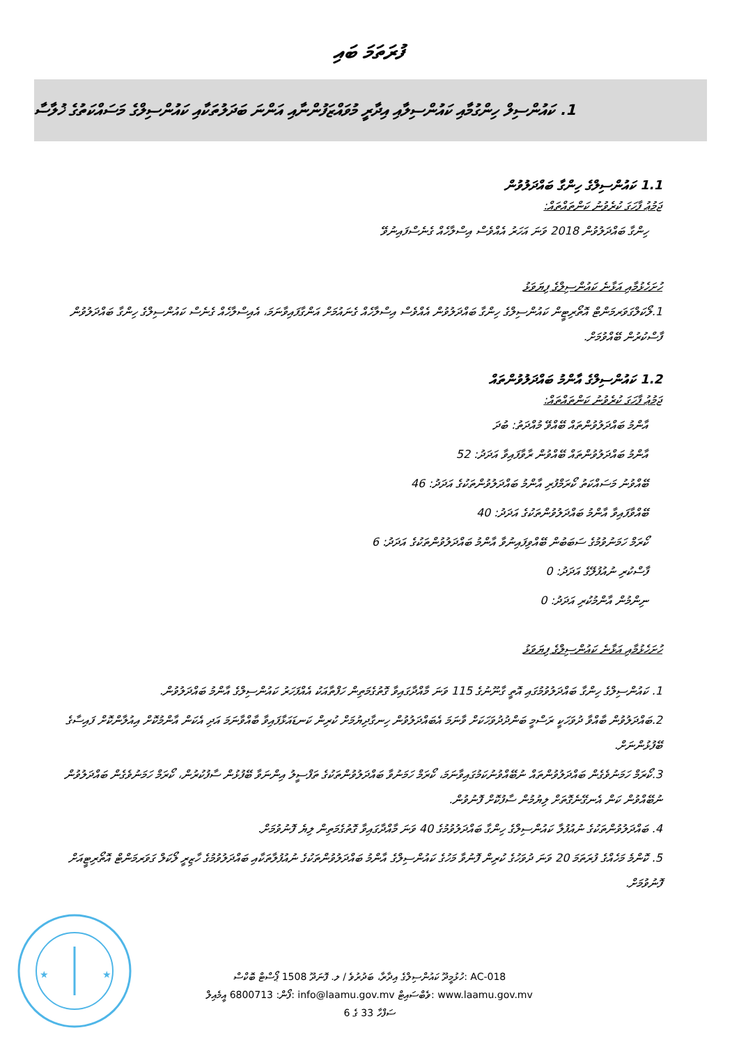ފުރަތަމަ ބައި
1. ކައުންސިލް ހިންގުމާއި ކައުންސިލާއި އިދާރީ މުވައްޒަފުންނާއި އަންނަ ބަދަލުތަކާއި ކައުންސިލްގެ މަސައްކަތުގެ ޚުލާސާ
1.1 ކައުންސިލްގެ ހިންގާ ބައްދަލުވުން
ޖަމުޢު ފާހަގަ ކުރެވުނު ކަންތައްތައް:
ހިންގާ ބައްދަލުވުން 2018 ވަނަ އަހަރު އެއްވެސް އިސްލާހެއް ގެނެސްފައިނުވޭ
ހުށަހެޅުމާއި އަޅާނެ ކައުންސިލްގެ ފިޔަވަޅު
1.ލޯކަލްގަވަރމަންޓް އޮތޯރިޓީން ކައުންސިލްގެ ހިންގާ ބައްދަލުވުން އެއްވެސް އިސްލާހެއް ގެނައުމަށް އަންގާފައިވާނަމަ، އެއިސްލާހެއް ގެނެސް ކައުންސިލްގެ ހިންގާ ބައްދަލުވުން ފާސްކުރުން ބޭއްވުމަށް.
1.2 ކައުންސިލްގެ އާންމު ބައްދަލުވުންތައް
ޖަމުޢު ފާހަގަ ކުރެވުނު ކަންތައްތައް:
އާންމު ބައްދަލުވުންތައް ބޭއްވޭ މުއްދަތު: ބުދަ
އާންމު ބައްދަލުވުންތައް ބޭއްވުން ރާވާފައިވާ އަދަދު: 52
ބޭއްވުނު މަސައްކަތު ކޯރަމްފުރި އާންމު ބައްދަލުވުންތަކުގެ އަދަދު: 46
ބޭއްވާފައިވާ އާންމު ބައްދަލުވުންތަކުގެ އަދަދު: 40
ކޯރަމް ހަމަނުވުމުގެ ސަބަބުން ބޭއްވިފައިނުވާ އާންމު ބައްދަލުވުންތަކުގެ އަދަދު: 6
ފާސްކުރި ނުއުފުލޭގެ އަދަދު: 0
ނިންމުން އާންމުކުރި އަދަދު: 0
ހުށަހެޅުމާއި އަޅާނެ ކައުންސިލްގެ ފިޔަވަޅު
1. ކައުންސިލްގެ ހިންގާ ބައްދަލުވުމުގައި އޮތީ ގާނޫނުގެ 115 ވަނަ މާއްދާގައިވާ ގޮތުގެމަތިން ހަފްތާއަކު އެއްފަހަރު ކައުންސިލްގެ އާންމު ބައްދަލުވުން.
2.ބައްދަލުވުން ބާއްވާ ދުވަހަކީ ރަސްމީ ބަންދުދުވަހަކަށް ވާނަމަ އެބައްދަލުވުން ހިނގާދިޔުމަށް ކުރިން ކަނޑައަޅާފައިވާ ބާއްވާނަމަ އަދި އެކަން އާންމުކޮށް އިއުލާންކޮށް ފައިސާގެ ބޭފުޅުންނަށް.
3.ކޯރަމް ހަމަނުވެގެން ބައްދަލުވުންތައް ނުބޭއްވުނުކަމުގައިވާނަމަ، ކޯރަމް ހަމަނުވާ ބައްދަލުވުންތަކުގެ ތަފްސީލު އިންނަވާ ބޭފުޅުން ސާފުކުރުން، ކޯރަމް ހަމަނުވެގެން ބައްދަލުވުން ނުބޭއްވުން ކަން އެނގޭނެގޮތަށް ލިޔުމުން ސާފުކޮށް ފޮނުވުން.
4. ބައްދަލުވުންތަކުގެ ނުއުފުލާ ކައުންސިލްގެ ހިންގާ ބައްދަލުވުމުގެ 40 ވަނަ މާއްދާގައިވާ ގޮތުގެމަތިން ލިޔެ ފޮނުވުމަށް.
5. ކޮންމެ މަހެއްގެ ފުރަތަމަ 20 ވަނަ ދުވަހުގެ ކުރިން ފޮނުވާ މަހުގެ ކައުންސިލްގެ އާންމު ބައްދަލުވުންތަކުގެ ނުއުފުލާތަކާއި ބައްދަލުވުމުގެ ހާޒިރީ ލޯކަލް ގަވަރމަންޓް އޮތޯރިޓީއަށް ފޮނުވުމަށް.
★
★
ހުޅުމީދޫ ކައުންސިލްގެ އިދާރާ، ބަދުރުވެ / ލ. ފޮނަދޫ 1508 ޕޯސްޓް ބޮކްސް: AC-018
ފޯން: 6800713 އީމެއިލް: info@laamu.gov.mv ވެބްސައިޓް: www.laamu.gov.mv
ސަފްހާ 33 ގެ 6